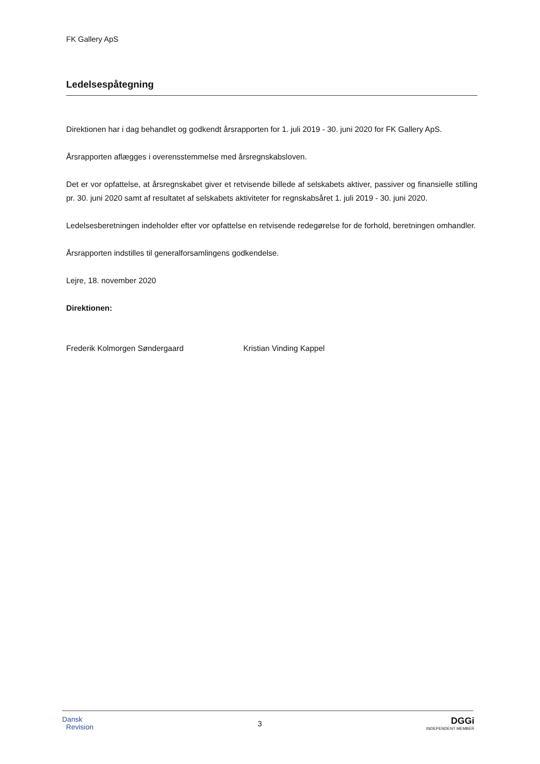FK Gallery ApS
Ledelsespåtegning
Direktionen har i dag behandlet og godkendt årsrapporten for 1. juli 2019 - 30. juni 2020 for FK Gallery ApS.
Årsrapporten aflægges i overensstemmelse med årsregnskabsloven.
Det er vor opfattelse, at årsregnskabet giver et retvisende billede af selskabets aktiver, passiver og finansielle stilling pr. 30. juni 2020 samt af resultatet af selskabets aktiviteter for regnskabsåret 1. juli 2019 - 30. juni 2020.
Ledelsesberetningen indeholder efter vor opfattelse en retvisende redegørelse for de forhold, beretningen omhandler.
Årsrapporten indstilles til generalforsamlingens godkendelse.
Lejre, 18. november 2020
Direktionen:
Frederik Kolmorgen Søndergaard Kristian Vinding Kappel
Dansk
Revision
3
DGGi
INDEPENDENT MEMBER